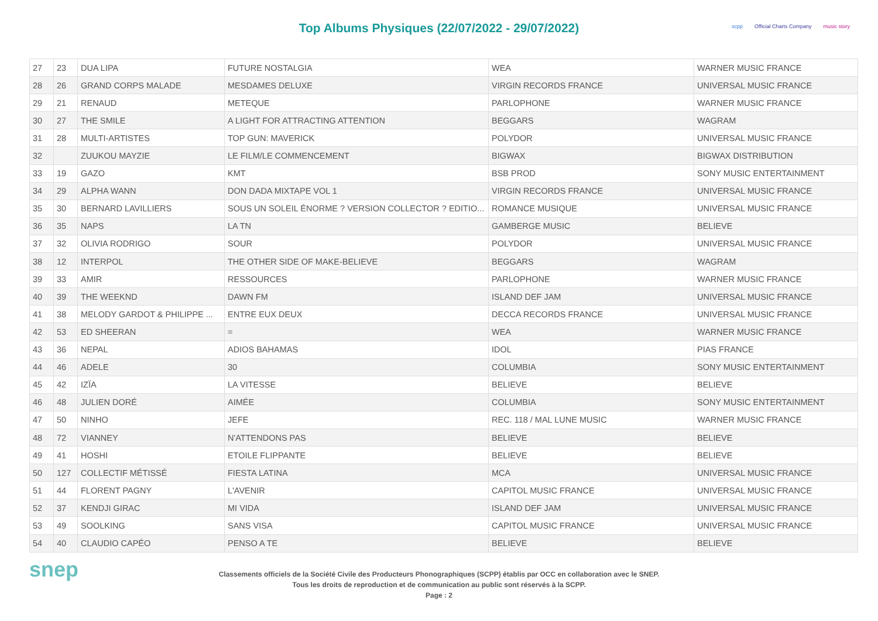Top Albums Physiques (22/07/2022 - 29/07/2022)
scpp Official Charts Company music story
| 27 | 23 | DUA LIPA | FUTURE NOSTALGIA | WEA | WARNER MUSIC FRANCE |
| 28 | 26 | GRAND CORPS MALADE | MESDAMES DELUXE | VIRGIN RECORDS FRANCE | UNIVERSAL MUSIC FRANCE |
| 29 | 21 | RENAUD | METEQUE | PARLOPHONE | WARNER MUSIC FRANCE |
| 30 | 27 | THE SMILE | A LIGHT FOR ATTRACTING ATTENTION | BEGGARS | WAGRAM |
| 31 | 28 | MULTI-ARTISTES | TOP GUN: MAVERICK | POLYDOR | UNIVERSAL MUSIC FRANCE |
| 32 | | ZUUKOU MAYZIE | LE FILM/LE COMMENCEMENT | BIGWAX | BIGWAX DISTRIBUTION |
| 33 | 19 | GAZO | KMT | BSB PROD | SONY MUSIC ENTERTAINMENT |
| 34 | 29 | ALPHA WANN | DON DADA MIXTAPE VOL 1 | VIRGIN RECORDS FRANCE | UNIVERSAL MUSIC FRANCE |
| 35 | 30 | BERNARD LAVILLIERS | SOUS UN SOLEIL ÉNORME ? VERSION COLLECTOR ? EDITIO... | ROMANCE MUSIQUE | UNIVERSAL MUSIC FRANCE |
| 36 | 35 | NAPS | LA TN | GAMBERGE MUSIC | BELIEVE |
| 37 | 32 | OLIVIA RODRIGO | SOUR | POLYDOR | UNIVERSAL MUSIC FRANCE |
| 38 | 12 | INTERPOL | THE OTHER SIDE OF MAKE-BELIEVE | BEGGARS | WAGRAM |
| 39 | 33 | AMIR | RESSOURCES | PARLOPHONE | WARNER MUSIC FRANCE |
| 40 | 39 | THE WEEKND | DAWN FM | ISLAND DEF JAM | UNIVERSAL MUSIC FRANCE |
| 41 | 38 | MELODY GARDOT & PHILIPPE ... | ENTRE EUX DEUX | DECCA RECORDS FRANCE | UNIVERSAL MUSIC FRANCE |
| 42 | 53 | ED SHEERAN | = | WEA | WARNER MUSIC FRANCE |
| 43 | 36 | NEPAL | ADIOS BAHAMAS | IDOL | PIAS FRANCE |
| 44 | 46 | ADELE | 30 | COLUMBIA | SONY MUSIC ENTERTAINMENT |
| 45 | 42 | IZÏA | LA VITESSE | BELIEVE | BELIEVE |
| 46 | 48 | JULIEN DORÉ | AIMÉE | COLUMBIA | SONY MUSIC ENTERTAINMENT |
| 47 | 50 | NINHO | JEFE | REC. 118 / MAL LUNE MUSIC | WARNER MUSIC FRANCE |
| 48 | 72 | VIANNEY | N'ATTENDONS PAS | BELIEVE | BELIEVE |
| 49 | 41 | HOSHI | ETOILE FLIPPANTE | BELIEVE | BELIEVE |
| 50 | 127 | COLLECTIF MÉTISSÉ | FIESTA LATINA | MCA | UNIVERSAL MUSIC FRANCE |
| 51 | 44 | FLORENT PAGNY | L'AVENIR | CAPITOL MUSIC FRANCE | UNIVERSAL MUSIC FRANCE |
| 52 | 37 | KENDJI GIRAC | MI VIDA | ISLAND DEF JAM | UNIVERSAL MUSIC FRANCE |
| 53 | 49 | SOOLKING | SANS VISA | CAPITOL MUSIC FRANCE | UNIVERSAL MUSIC FRANCE |
| 54 | 40 | CLAUDIO CAPÉO | PENSO A TE | BELIEVE | BELIEVE |
snep
Classements officiels de la Société Civile des Producteurs Phonographiques (SCPP) établis par OCC en collaboration avec le SNEP.
Tous les droits de reproduction et de communication au public sont réservés à la SCPP.
Page : 2